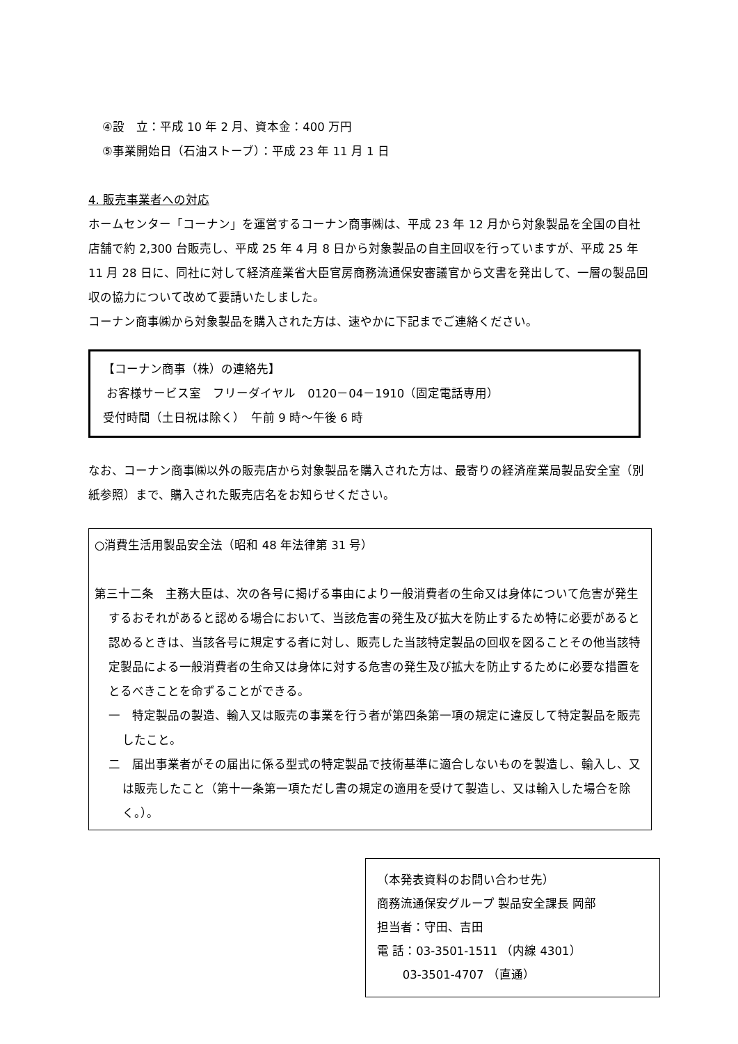④設　立：平成 10 年 2 月、資本金：400 万円
⑤事業開始日（石油ストーブ）：平成 23 年 11 月 1 日
4. 販売事業者への対応
ホームセンター「コーナン」を運営するコーナン商事㈱は、平成 23 年 12 月から対象製品を全国の自社店舗で約 2,300 台販売し、平成 25 年 4 月 8 日から対象製品の自主回収を行っていますが、平成 25 年 11 月 28 日に、同社に対して経済産業省大臣官房商務流通保安審議官から文書を発出して、一層の製品回収の協力について改めて要請いたしました。
コーナン商事㈱から対象製品を購入された方は、速やかに下記までご連絡ください。
【コーナン商事（株）の連絡先】
お客様サービス室　フリーダイヤル　0120－04－1910（固定電話専用）
受付時間（土日祝は除く）　午前 9 時～午後 6 時
なお、コーナン商事㈱以外の販売店から対象製品を購入された方は、最寄りの経済産業局製品安全室（別紙参照）まで、購入された販売店名をお知らせください。
○消費生活用製品安全法（昭和 48 年法律第 31 号）
第三十二条　主務大臣は、次の各号に掲げる事由により一般消費者の生命又は身体について危害が発生するおそれがあると認める場合において、当該危害の発生及び拡大を防止するため特に必要があると認めるときは、当該各号に規定する者に対し、販売した当該特定製品の回収を図ることその他当該特定製品による一般消費者の生命又は身体に対する危害の発生及び拡大を防止するために必要な措置をとるべきことを命ずることができる。
一　特定製品の製造、輸入又は販売の事業を行う者が第四条第一項の規定に違反して特定製品を販売したこと。
二　届出事業者がその届出に係る型式の特定製品で技術基準に適合しないものを製造し、輸入し、又は販売したこと（第十一条第一項ただし書の規定の適用を受けて製造し、又は輸入した場合を除く。）。
（本発表資料のお問い合わせ先）
商務流通保安グループ 製品安全課長 岡部
担当者：守田、吉田
電 話：03-3501-1511 （内線 4301）
03-3501-4707 （直通）